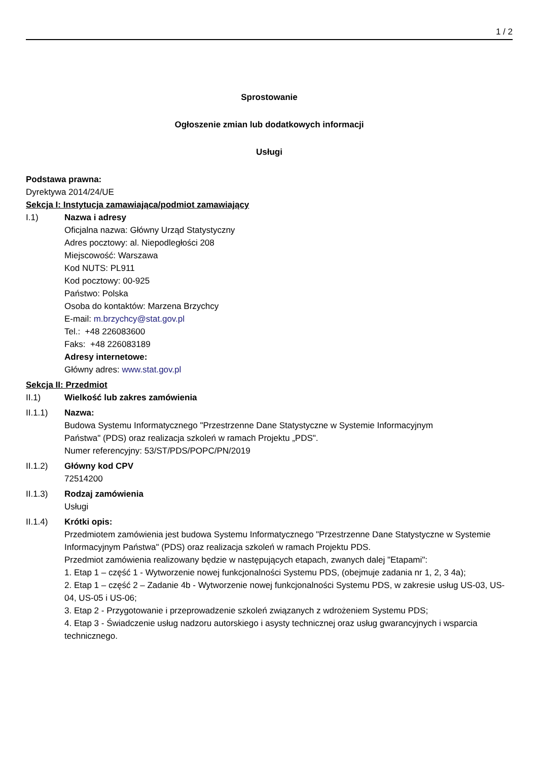1 / 2
Sprostowanie
Ogłoszenie zmian lub dodatkowych informacji
Usługi
Podstawa prawna:
Dyrektywa 2014/24/UE
Sekcja I: Instytucja zamawiająca/podmiot zamawiający
I.1) Nazwa i adresy
Oficjalna nazwa: Główny Urząd Statystyczny
Adres pocztowy: al. Niepodległości 208
Miejscowość: Warszawa
Kod NUTS: PL911
Kod pocztowy: 00-925
Państwo: Polska
Osoba do kontaktów: Marzena Brzychcy
E-mail: m.brzychcy@stat.gov.pl
Tel.: +48 226083600
Faks: +48 226083189
Adresy internetowe:
Główny adres: www.stat.gov.pl
Sekcja II: Przedmiot
II.1) Wielkość lub zakres zamówienia
II.1.1) Nazwa:
Budowa Systemu Informatycznego "Przestrzenne Dane Statystyczne w Systemie Informacyjnym
Państwa" (PDS) oraz realizacja szkoleń w ramach Projektu „PDS".
Numer referencyjny: 53/ST/PDS/POPC/PN/2019
II.1.2) Główny kod CPV
72514200
II.1.3) Rodzaj zamówienia
Usługi
II.1.4) Krótki opis:
Przedmiotem zamówienia jest budowa Systemu Informatycznego "Przestrzenne Dane Statystyczne w Systemie Informacyjnym Państwa" (PDS) oraz realizacja szkoleń w ramach Projektu PDS.
Przedmiot zamówienia realizowany będzie w następujących etapach, zwanych dalej "Etapami":
1. Etap 1 – część 1 - Wytworzenie nowej funkcjonalności Systemu PDS, (obejmuje zadania nr 1, 2, 3 4a);
2. Etap 1 – część 2 – Zadanie 4b - Wytworzenie nowej funkcjonalności Systemu PDS, w zakresie usług US-03, US-04, US-05 i US-06;
3. Etap 2 - Przygotowanie i przeprowadzenie szkoleń związanych z wdrożeniem Systemu PDS;
4. Etap 3 - Świadczenie usług nadzoru autorskiego i asysty technicznej oraz usług gwarancyjnych i wsparcia technicznego.